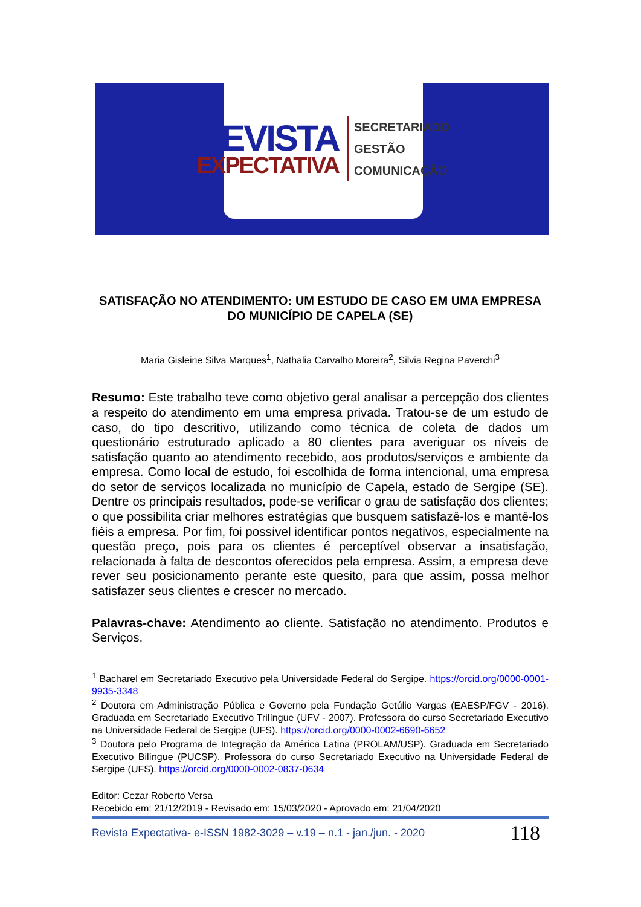REVISTA
EXPECTATIVA
SECRETARIADO
GESTÃO
COMUNICAÇÃO
SATISFAÇÃO NO ATENDIMENTO: UM ESTUDO DE CASO EM UMA EMPRESA DO MUNICÍPIO DE CAPELA (SE)
Maria Gisleine Silva Marques<sup>1</sup>, Nathalia Carvalho Moreira<sup>2</sup>, Silvia Regina Paverchi<sup>3</sup>
Resumo: Este trabalho teve como objetivo geral analisar a percepção dos clientes a respeito do atendimento em uma empresa privada. Tratou-se de um estudo de caso, do tipo descritivo, utilizando como técnica de coleta de dados um questionário estruturado aplicado a 80 clientes para averiguar os níveis de satisfação quanto ao atendimento recebido, aos produtos/serviços e ambiente da empresa. Como local de estudo, foi escolhida de forma intencional, uma empresa do setor de serviços localizada no município de Capela, estado de Sergipe (SE). Dentre os principais resultados, pode-se verificar o grau de satisfação dos clientes; o que possibilita criar melhores estratégias que busquem satisfazê-los e mantê-los fiéis a empresa. Por fim, foi possível identificar pontos negativos, especialmente na questão preço, pois para os clientes é perceptível observar a insatisfação, relacionada à falta de descontos oferecidos pela empresa. Assim, a empresa deve rever seu posicionamento perante este quesito, para que assim, possa melhor satisfazer seus clientes e crescer no mercado.
Palavras-chave: Atendimento ao cliente. Satisfação no atendimento. Produtos e Serviços.
<sup>1</sup> Bacharel em Secretariado Executivo pela Universidade Federal do Sergipe. https://orcid.org/0000-0001-9935-3348
<sup>2</sup> Doutora em Administração Pública e Governo pela Fundação Getúlio Vargas (EAESP/FGV - 2016). Graduada em Secretariado Executivo Trilíngue (UFV - 2007). Professora do curso Secretariado Executivo na Universidade Federal de Sergipe (UFS). https://orcid.org/0000-0002-6690-6652
<sup>3</sup> Doutora pelo Programa de Integração da América Latina (PROLAM/USP). Graduada em Secretariado Executivo Bilíngue (PUCSP). Professora do curso Secretariado Executivo na Universidade Federal de Sergipe (UFS). https://orcid.org/0000-0002-0837-0634
Editor: Cezar Roberto Versa
Recebido em: 21/12/2019 - Revisado em: 15/03/2020 - Aprovado em: 21/04/2020
Revista Expectativa- e-ISSN 1982-3029 – v.19 – n.1 - jan./jun. - 2020 118